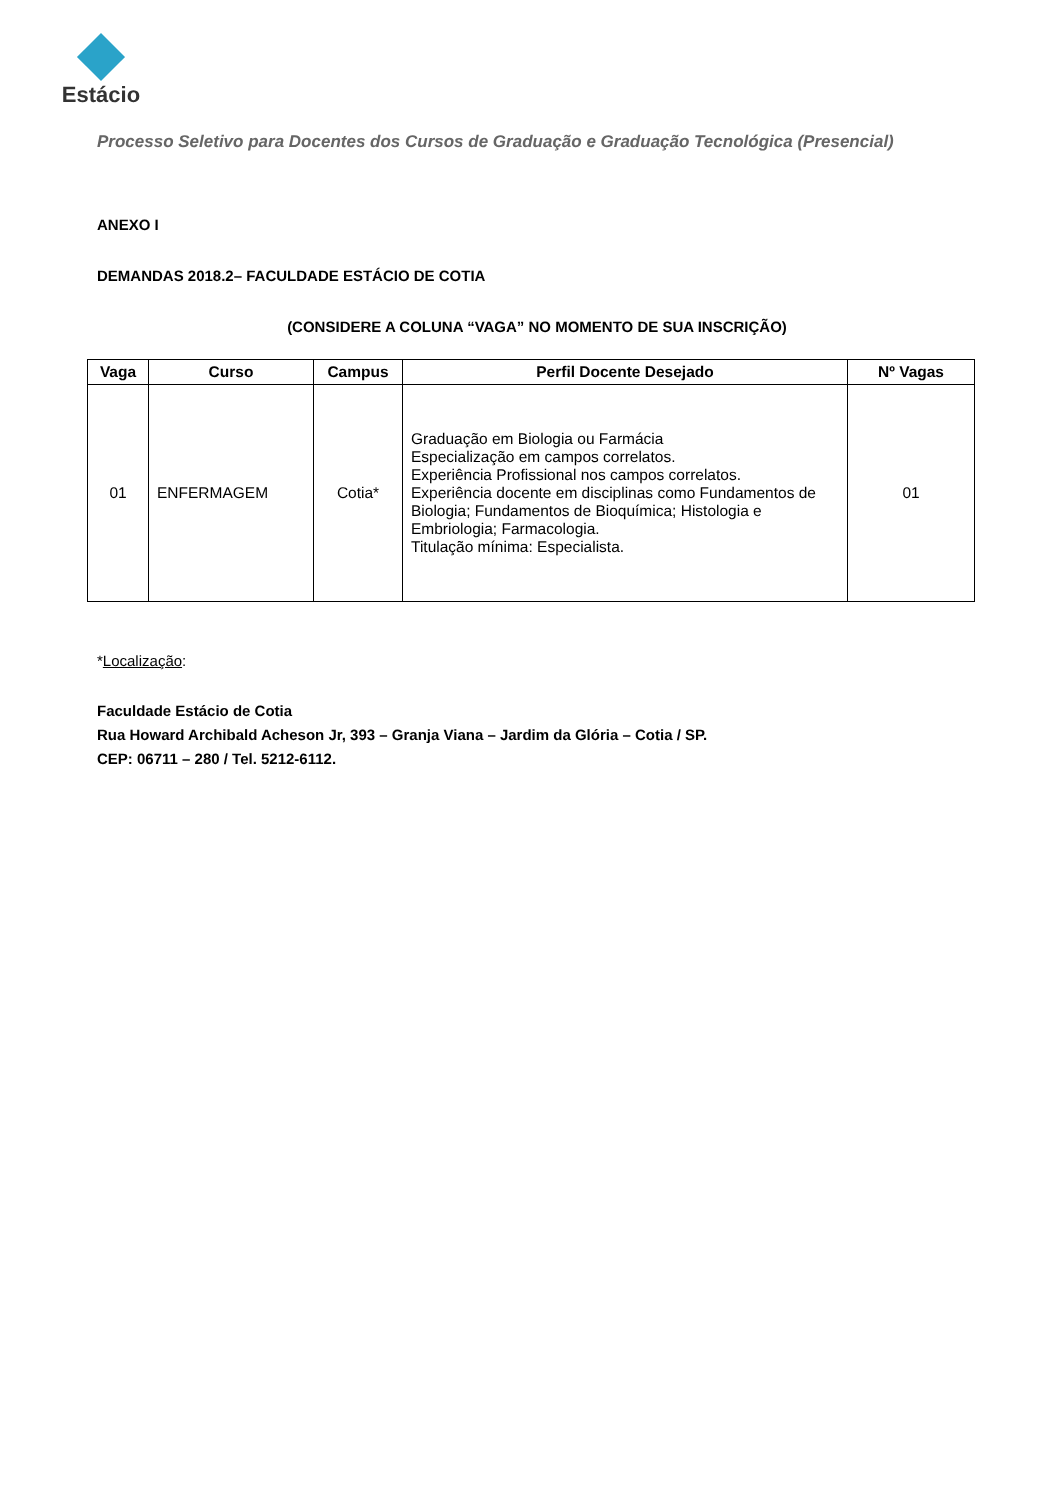Estácio
Processo Seletivo para Docentes dos Cursos de Graduação e Graduação Tecnológica (Presencial)
ANEXO I
DEMANDAS 2018.2– FACULDADE ESTÁCIO DE COTIA
(CONSIDERE A COLUNA “VAGA” NO MOMENTO DE SUA INSCRIÇÃO)
| Vaga | Curso | Campus | Perfil Docente Desejado | Nº Vagas |
| --- | --- | --- | --- | --- |
| 01 | ENFERMAGEM | Cotia* | Graduação em Biologia ou Farmácia Especialização em campos correlatos. Experiência Profissional nos campos correlatos. Experiência docente em disciplinas como Fundamentos de Biologia; Fundamentos de Bioquímica; Histologia e Embriologia; Farmacologia. Titulação mínima: Especialista. | 01 |
*Localização:
Faculdade Estácio de Cotia
Rua Howard Archibald Acheson Jr, 393 – Granja Viana – Jardim da Glória – Cotia / SP.
CEP: 06711 – 280 / Tel. 5212-6112.